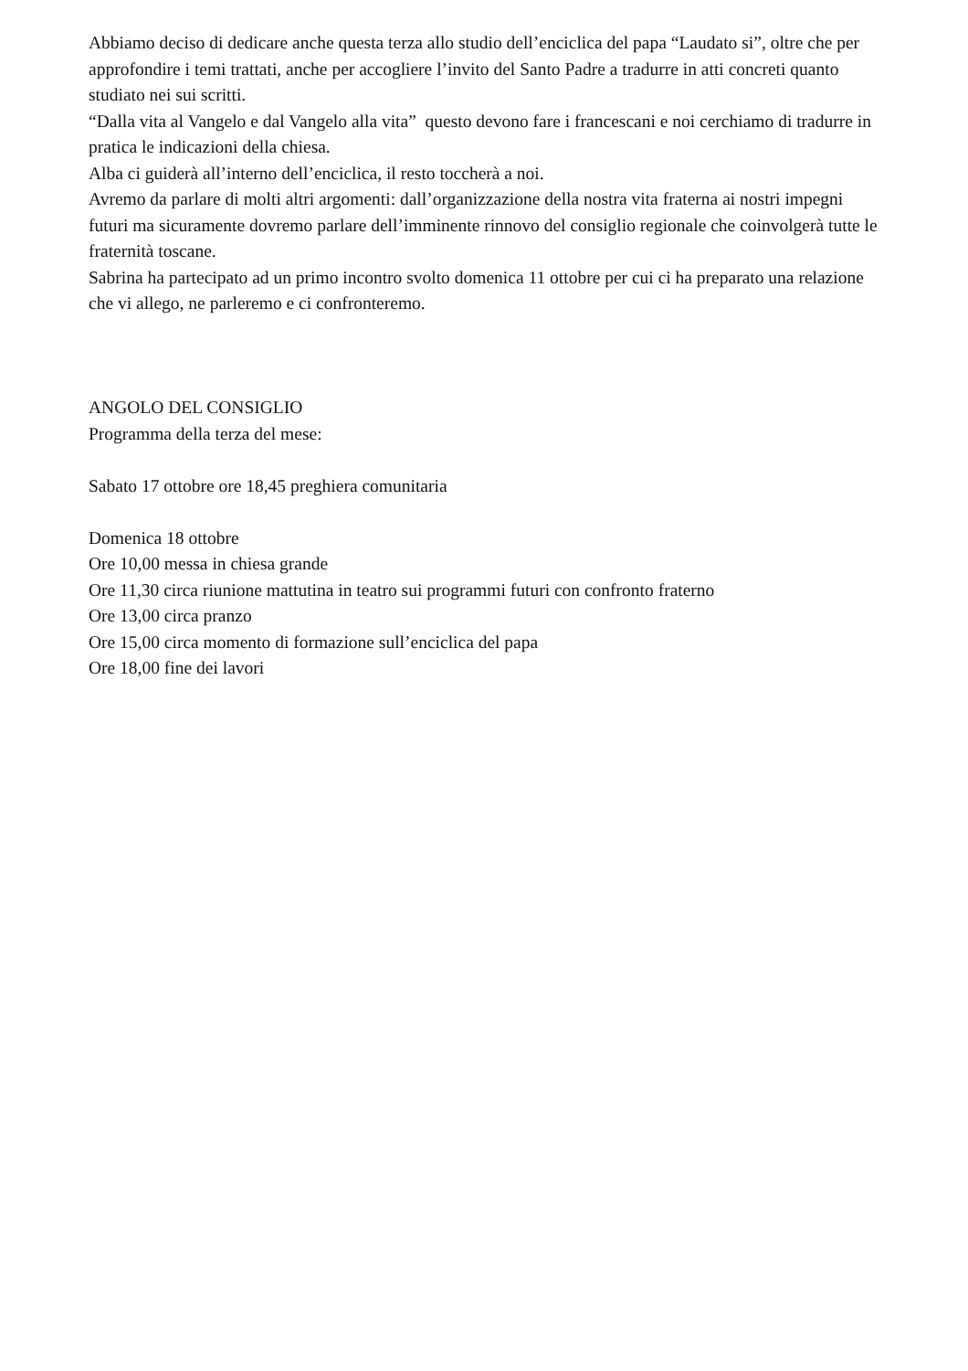Abbiamo deciso di dedicare anche questa terza allo studio dell’enciclica del papa “Laudato si”, oltre che per approfondire i temi trattati, anche per accogliere l’invito del Santo Padre a tradurre in atti concreti quanto studiato nei sui scritti.
“Dalla vita al Vangelo e dal Vangelo alla vita” questo devono fare i francescani e noi cerchiamo di tradurre in pratica le indicazioni della chiesa.
Alba ci guiderà all’interno dell’enciclica, il resto toccherà a noi.
Avremo da parlare di molti altri argomenti: dall’organizzazione della nostra vita fraterna ai nostri impegni futuri ma sicuramente dovremo parlare dell’imminente rinnovo del consiglio regionale che coinvolgerà tutte le fraternità toscane.
Sabrina ha partecipato ad un primo incontro svolto domenica 11 ottobre per cui ci ha preparato una relazione che vi allego, ne parleremo e ci confronteremo.
ANGOLO DEL CONSIGLIO
Programma della terza del mese:
Sabato 17 ottobre ore 18,45 preghiera comunitaria
Domenica 18 ottobre
Ore 10,00 messa in chiesa grande
Ore 11,30 circa riunione mattutina in teatro sui programmi futuri con confronto fraterno
Ore 13,00 circa pranzo
Ore 15,00 circa momento di formazione sull’enciclica del papa
Ore 18,00 fine dei lavori